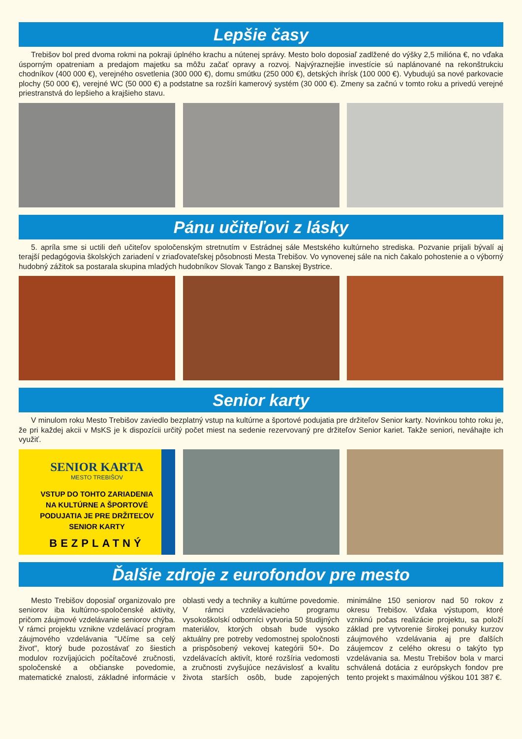Lepšie časy
Trebišov bol pred dvoma rokmi na pokraji úplného krachu a nútenej správy. Mesto bolo doposiaľ zadlžené do výšky 2,5 milióna €, no vďaka úsporným opatreniam a predajom majetku sa môžu začať opravy a rozvoj. Najvýraznejšie investície sú naplánované na rekonštrukciu chodníkov (400 000 €), verejného osvetlenia (300 000 €), domu smútku (250 000 €), detských ihrísk (100 000 €). Vybudujú sa nové parkovacie plochy (50 000 €), verejné WC (50 000 €) a podstatne sa rozšíri kamerový systém (30 000 €). Zmeny sa začnú v tomto roku a privedú verejné priestranstvá do lepšieho a krajšieho stavu.
Pánu učiteľovi z lásky
5. apríla sme si uctili deň učiteľov spoločenským stretnutím v Estrádnej sále Mestského kultúrneho strediska. Pozvanie prijali bývalí aj terajší pedagógovia školských zariadení v zriaďovateľskej pôsobnosti Mesta Trebišov. Vo vynovenej sále na nich čakalo pohostenie a o výborný hudobný zážitok sa postarala skupina mladých hudobníkov Slovak Tango z Banskej Bystrice.
Senior karty
V minulom roku Mesto Trebišov zaviedlo bezplatný vstup na kultúrne a športové podujatia pre držiteľov Senior karty. Novinkou tohto roku je, že pri každej akcii v MsKS je k dispozícii určitý počet miest na sedenie rezervovaný pre držiteľov Senior kariet. Takže seniori, neváhajte ich využiť.
SENIOR KARTA
MESTO TREBIŠOV
VSTUP DO TOHTO ZARIADENIA
NA KULTÚRNE A ŠPORTOVÉ
PODUJATIA JE PRE DRŽITEĽOV
SENIOR KARTY
BEZPLATNÝ
Ďalšie zdroje z eurofondov pre mesto
Mesto Trebišov doposiaľ organizovalo pre seniorov iba kultúrno-spoločenské aktivity, pričom záujmové vzdelávanie seniorov chýba. V rámci projektu vznikne vzdelávací program záujmového vzdelávania "Učíme sa celý život", ktorý bude pozostávať zo šiestich modulov rozvíjajúcich počítačové zručnosti, spoločenské a občianske povedomie, matematické znalosti, základné informácie v oblasti vedy a techniky a kultúrne povedomie. V rámci vzdelávacieho programu vysokoškolskí odborníci vytvoria 50 študijných materiálov, ktorých obsah bude vysoko aktuálny pre potreby vedomostnej spoločnosti a prispôsobený vekovej kategórii 50+. Do vzdelávacích aktivít, ktoré rozšíria vedomosti a zručnosti zvyšujúce nezávislosť a kvalitu života starších osôb, bude zapojených minimálne 150 seniorov nad 50 rokov z okresu Trebišov. Vďaka výstupom, ktoré vzniknú počas realizácie projektu, sa položí základ pre vytvorenie širokej ponuky kurzov záujmového vzdelávania aj pre ďalších záujemcov z celého okresu o takýto typ vzdelávania sa. Mestu Trebišov bola v marci schválená dotácia z európskych fondov pre tento projekt s maximálnou výškou 101 387 €.